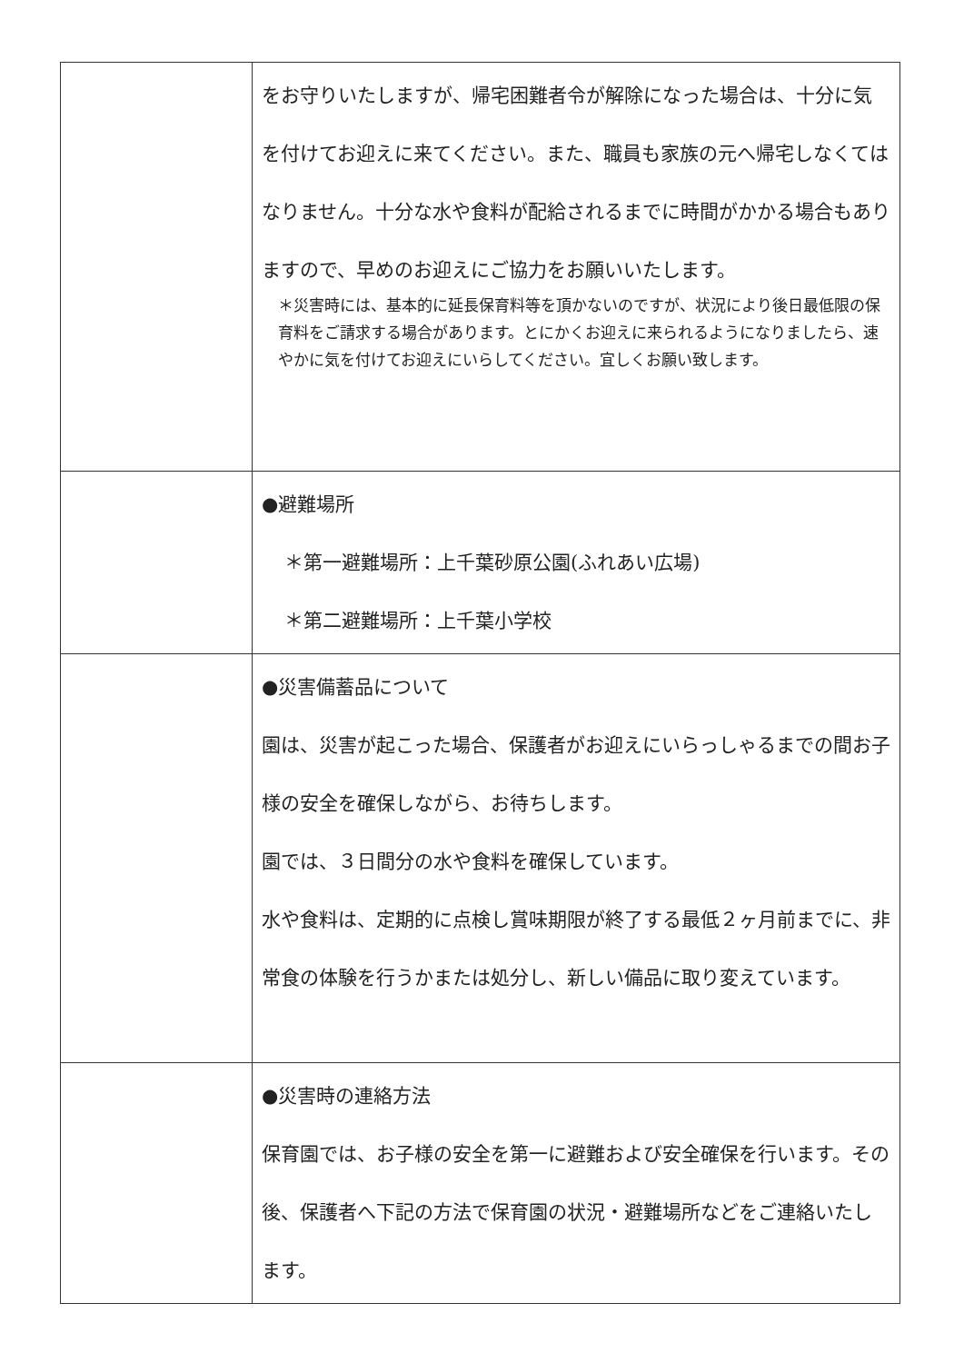| | をお守りいたしますが、帰宅困難者令が解除になった場合は、十分に気を付けてお迎えに来てください。また、職員も家族の元へ帰宅しなくてはなりません。十分な水や食料が配給されるまでに時間がかかる場合もありますので、早めのお迎えにご協力をお願いいたします。 ＊災害時には、基本的に延長保育料等を頂かないのですが、状況により後日最低限の保育料をご請求する場合があります。とにかくお迎えに来られるようになりましたら、速やかに気を付けてお迎えにいらしてください。宜しくお願い致します。 |
| | ●避難場所 ＊第一避難場所：上千葉砂原公園(ふれあい広場) ＊第二避難場所：上千葉小学校 |
| | ●災害備蓄品について 園は、災害が起こった場合、保護者がお迎えにいらっしゃるまでの間お子様の安全を確保しながら、お待ちします。 園では、３日間分の水や食料を確保しています。 水や食料は、定期的に点検し賞味期限が終了する最低２ヶ月前までに、非常食の体験を行うかまたは処分し、新しい備品に取り変えています。 |
| | ●災害時の連絡方法 保育園では、お子様の安全を第一に避難および安全確保を行います。その後、保護者へ下記の方法で保育園の状況・避難場所などをご連絡いたします。 |